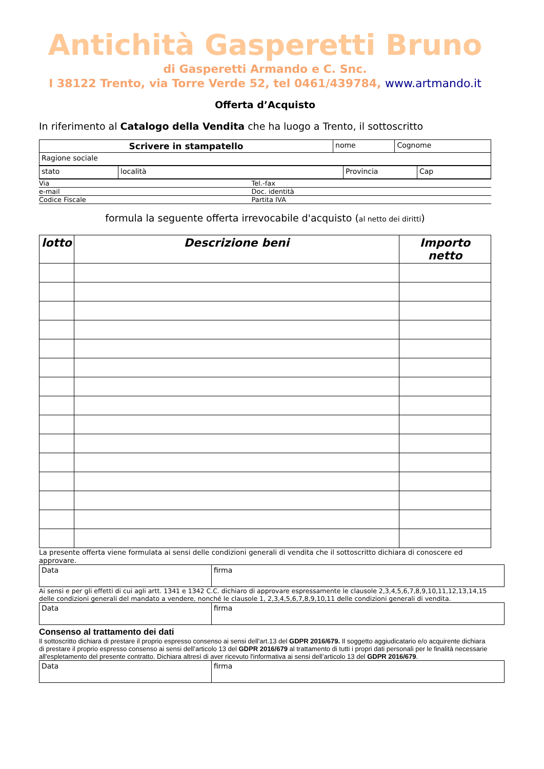Antichità Gasperetti Bruno
di Gasperetti Armando e C. Snc.
I 38122 Trento, via Torre Verde 52, tel 0461/439784, www.artmando.it
Offerta d’Acquisto
In riferimento al Catalogo della Vendita che ha luogo a Trento, il sottoscritto
| Scrivere in stampatello | nome | Cognome |
| Ragione sociale | | |
| stato | località | Provincia | Cap |
| Via | Tel.-fax |
| e-mail | Doc. identità |
| Codice Fiscale | Partita IVA |
formula la seguente offerta irrevocabile d'acquisto (al netto dei diritti)
| lotto | Descrizione beni | Importo netto |
| --- | --- | --- |
La presente offerta viene formulata ai sensi delle condizioni generali di vendita che il sottoscritto dichiara di conoscere ed approvare.
| Data | firma |
Ai sensi e per gli effetti di cui agli artt. 1341 e 1342 C.C. dichiaro di approvare espressamente le clausole 2,3,4,5,6,7,8,9,10,11,12,13,14,15 delle condizioni generali del mandato a vendere, nonché le clausole 1, 2,3,4,5,6,7,8,9,10,11 delle condizioni generali di vendita.
| Data | firma |
Consenso al trattamento dei dati
Il sottoscritto dichiara di prestare il proprio espresso consenso ai sensi dell'art.13 del GDPR 2016/679. Il soggetto aggiudicatario e/o acquirente dichiara di prestare il proprio espresso consenso ai sensi dell’articolo 13 del GDPR 2016/679 al trattamento di tutti i propri dati personali per le finalità necessarie all'espletamento del presente contratto. Dichiara altresì di aver ricevuto l'informativa ai sensi dell’articolo 13 del GDPR 2016/679.
| Data | firma |